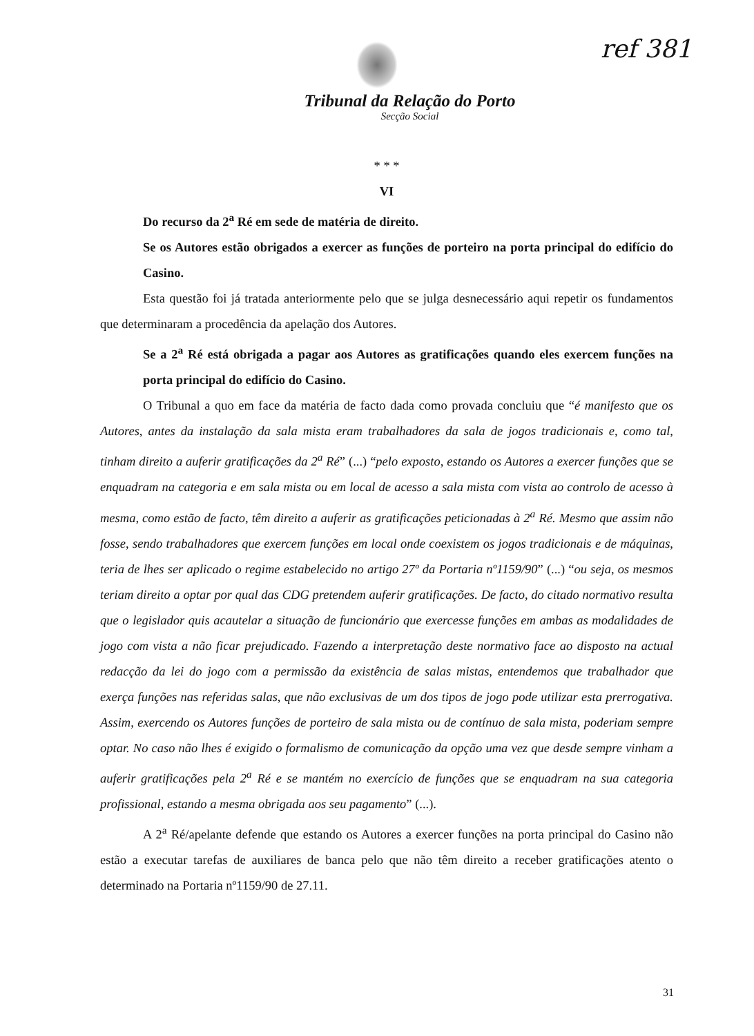ref 381
Tribunal da Relação do Porto
Secção Social
* * *
VI
Do recurso da 2<sup>a</sup> Ré em sede de matéria de direito.
Se os Autores estão obrigados a exercer as funções de porteiro na porta principal do edifício do Casino.
Esta questão foi já tratada anteriormente pelo que se julga desnecessário aqui repetir os fundamentos que determinaram a procedência da apelação dos Autores.
Se a 2<sup>a</sup> Ré está obrigada a pagar aos Autores as gratificações quando eles exercem funções na porta principal do edifício do Casino.
O Tribunal a quo em face da matéria de facto dada como provada concluiu que “é manifesto que os Autores, antes da instalação da sala mista eram trabalhadores da sala de jogos tradicionais e, como tal, tinham direito a auferir gratificações da 2<sup>a</sup> Ré” (...) “pelo exposto, estando os Autores a exercer funções que se enquadram na categoria e em sala mista ou em local de acesso a sala mista com vista ao controlo de acesso à mesma, como estão de facto, têm direito a auferir as gratificações peticionadas à 2<sup>a</sup> Ré. Mesmo que assim não fosse, sendo trabalhadores que exercem funções em local onde coexistem os jogos tradicionais e de máquinas, teria de lhes ser aplicado o regime estabelecido no artigo 27º da Portaria nº1159/90” (...) “ou seja, os mesmos teriam direito a optar por qual das CDG pretendem auferir gratificações. De facto, do citado normativo resulta que o legislador quis acautelar a situação de funcionário que exercesse funções em ambas as modalidades de jogo com vista a não ficar prejudicado. Fazendo a interpretação deste normativo face ao disposto na actual redacção da lei do jogo com a permissão da existência de salas mistas, entendemos que trabalhador que exerça funções nas referidas salas, que não exclusivas de um dos tipos de jogo pode utilizar esta prerrogativa. Assim, exercendo os Autores funções de porteiro de sala mista ou de contínuo de sala mista, poderiam sempre optar. No caso não lhes é exigido o formalismo de comunicação da opção uma vez que desde sempre vinham a auferir gratificações pela 2<sup>a</sup> Ré e se mantém no exercício de funções que se enquadram na sua categoria profissional, estando a mesma obrigada aos seu pagamento” (...).
A 2<sup>a</sup> Ré/apelante defende que estando os Autores a exercer funções na porta principal do Casino não estão a executar tarefas de auxiliares de banca pelo que não têm direito a receber gratificações atento o determinado na Portaria nº1159/90 de 27.11.
31